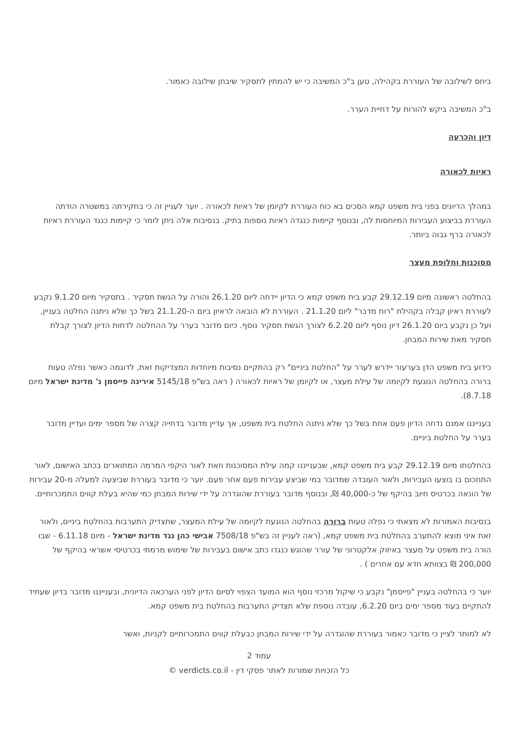ביחס לשילובה של העוררת בקהילה, טען ב"כ המשיבה כי יש להמתין לתסקיר שיבחן שילובה כאמור.
ב"כ המשיבה ביקש להורות על דחיית הערר.
דיון והכרעה
ראיות לכאורה
במהלך הדיונים בפני בית משפט קמא הסכים בא כוח העוררת לקיומן של ראיות לכאורה . יוער לעניין זה כי בחקירתה במשטרה הודתה העוררת בביצוע העבירות המיוחסות לה, ובנוסף קיימות כנגדה ראיות נוספות בתיק. בנסיבות אלה ניתן לומר כי קיימות כנגד העוררת ראיות לכאורה ברף גבוה ביותר.
מסוכנות וחלופת מעצר
בהחלטה ראשונה מיום 29.12.19 קבע בית משפט קמא כי הדיון יידחה ליום 26.1.20 והורה על הגשת תסקיר . בתסקיר מיום 9.1.20 נקבע לעוררת ראיון קבלה בקהילת "רוח מדבר" ליום 21.1.20 . העוררת לא הובאה לראיון ביום ה-21.1.20 בשל כך שלא ניתנה החלטה בעניין, ועל כן נקבע ביום 26.1.20 דיון נוסף ליום 6.2.20 לצורך הגשת תסקיר נוסף. כיום מדובר בערר על ההחלטה לדחות הדיון לצורך קבלת תסקיר מאת שירות המבחן.
כידוע בית משפט הדן בערעור יידרש לערר על "החלטת ביניים" רק בהתקיים נסיבות מיוחדות המצדיקות זאת, לדוגמה כאשר נפלה טעות ברורה בהחלטה הנוגעת לקיומה של עילת מעצר, או לקיומן של ראיות לכאורה ( ראה בש"פ 5145/18 אירינה פייסמן נ' מדינת ישראל מיום 8.7.18).
בענייננו אמנם נדחה הדיון פעם אחת בשל כך שלא ניתנה החלטת בית משפט, אך עדיין מדובר בדחייה קצרה של מספר ימים ועדיין מדובר בערר על החלטת ביניים.
בהחלטתו מיום 29.12.19 קבע בית משפט קמא, שבענייננו קמה עילת המסוכנות וזאת לאור היקפי המרמה המתוארים בכתב האישום, לאור התחכום בו בוצעו העבירות, ולאור העובדה שמדובר במי שביצע עבירות פעם אחר פעם. יוער כי מדובר בעוררת שביצעה למעלה מ-20 עבירות של הונאה בכרטיס חיוב בהיקף של כ-40,000 ₪, ובנוסף מדובר בעוררת שהוגדרה על ידי שירות המבחן כמי שהיא בעלת קווים התמכרותיים.
בנסיבות האמורות לא מצאתי כי נפלה טעות ברורה בהחלטה הנוגעת לקיומה של עילת המעצר, שתצדיק התערבות בהחלטת ביניים, ולאור זאת איני מוצא להתערב בהחלטת בית משפט קמא, (ראה לעניין זה בש"פ 7508/18 אבישי כהן נגד מדינת ישראל - מיום 6.11.18 - שבו הורה בית משפט על מעצר באיזוק אלקטרוני של עורר שהוגש כנגדו כתב אישום בעבירות של שימוש מרמתי בכרטיסי אשראי בהיקף של 200,000 ₪ בצוותא חדא עם אחרים ) .
יוער כי בהחלטה בעניין "פייסמן" נקבע כי שיקול מרכזי נוסף הוא המועד הצפוי לסיום הדיון לפני הערכאה הדיונית, ובענייננו מדובר בדיון שעתיד להתקיים בעוד מספר ימים ביום 6.2.20, עובדה נוספת שלא תצדיק התערבות בהחלטת בית משפט קמא.
לא למותר לציין כי מדובר כאמור בעוררת שהוגדרה על ידי שירות המבחן כבעלת קווים התמכרותיים לקניות, ואשר
עמוד 2
כל הזכויות שמורות לאתר פסקי דין - verdicts.co.il ©